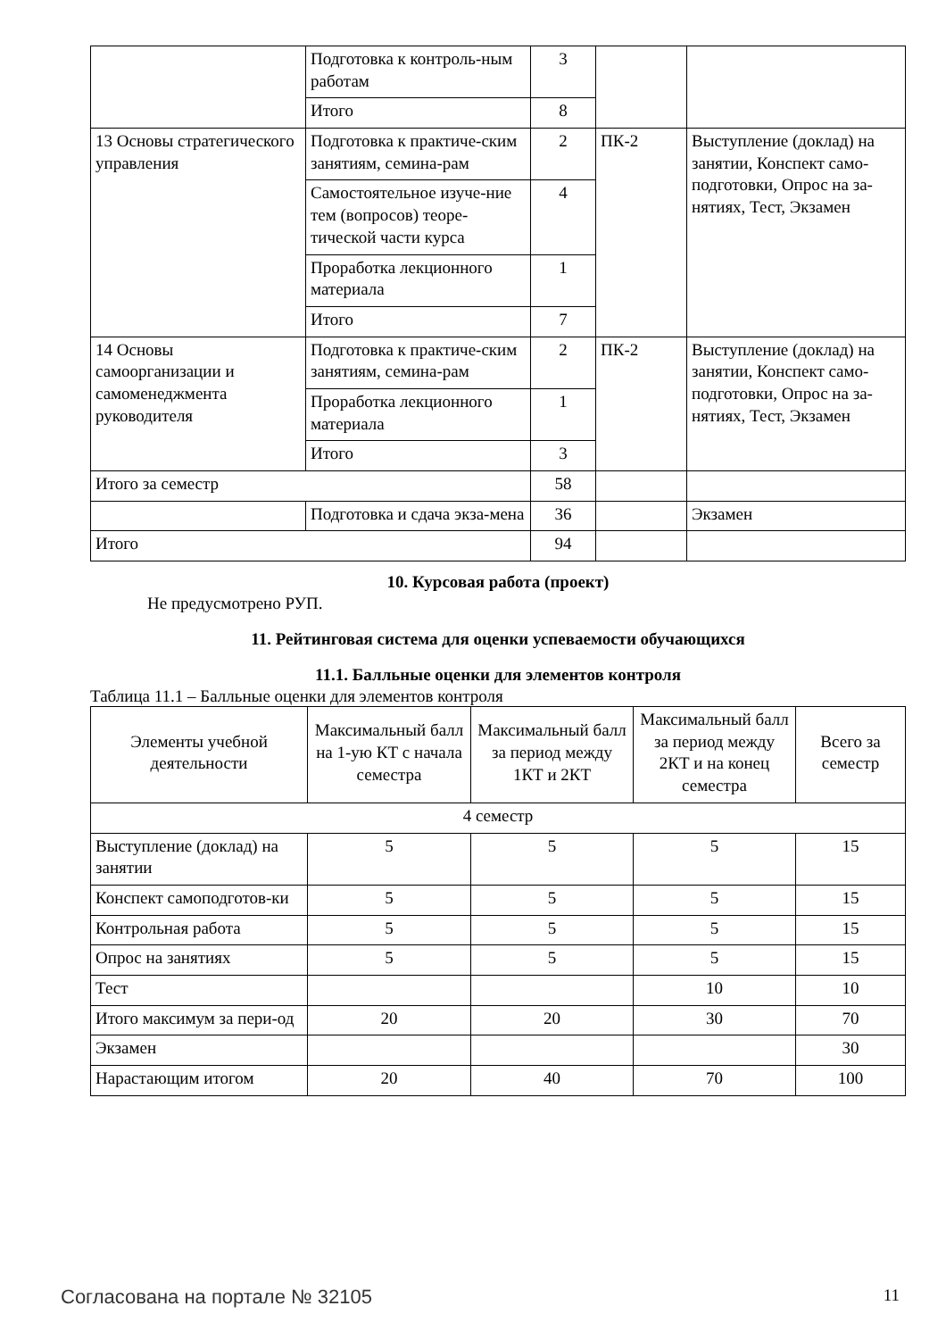| | Подготовка к контроль-ным работам | 3 | | |
| | Итого | 8 | | |
| 13 Основы стратегического управления | Подготовка к практиче-ским занятиям, семина-рам | 2 | ПК-2 | Выступление (доклад) на занятии, Конспект само-подготовки, Опрос на за-нятиях, Тест, Экзамен |
| | Самостоятельное изуче-ние тем (вопросов) теоре-тической части курса | 4 | | |
| | Проработка лекционного материала | 1 | | |
| | Итого | 7 | | |
| 14 Основы самоорганизации и самоменеджмента руководителя | Подготовка к практиче-ским занятиям, семина-рам | 2 | ПК-2 | Выступление (доклад) на занятии, Конспект само-подготовки, Опрос на за-нятиях, Тест, Экзамен |
| | Проработка лекционного материала | 1 | | |
| | Итого | 3 | | |
| Итого за семестр | | 58 | | |
| | Подготовка и сдача экза-мена | 36 | | Экзамен |
| Итого | | 94 | | |
10. Курсовая работа (проект)
Не предусмотрено РУП.
11. Рейтинговая система для оценки успеваемости обучающихся
11.1. Балльные оценки для элементов контроля
Таблица 11.1 – Балльные оценки для элементов контроля
| Элементы учебной деятельности | Максимальный балл на 1-ую КТ с начала семестра | Максимальный балл за период между 1КТ и 2КТ | Максимальный балл за период между 2КТ и на конец семестра | Всего за семестр |
| --- | --- | --- | --- | --- |
| 4 семестр | | | | |
| Выступление (доклад) на занятии | 5 | 5 | 5 | 15 |
| Конспект самоподготов-ки | 5 | 5 | 5 | 15 |
| Контрольная работа | 5 | 5 | 5 | 15 |
| Опрос на занятиях | 5 | 5 | 5 | 15 |
| Тест | | | 10 | 10 |
| Итого максимум за пери-од | 20 | 20 | 30 | 70 |
| Экзамен | | | | 30 |
| Нарастающим итогом | 20 | 40 | 70 | 100 |
Согласована на портале № 32105 11